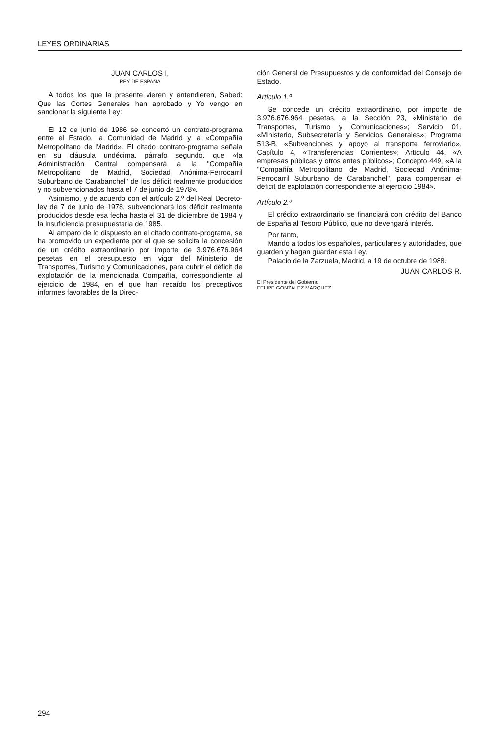LEYES ORDINARIAS
JUAN CARLOS I,
REY DE ESPAÑA
A todos los que la presente vieren y entendieren, Sabed: Que las Cortes Generales han aprobado y Yo vengo en sancionar la siguiente Ley:
El 12 de junio de 1986 se concertó un contrato-programa entre el Estado, la Comunidad de Madrid y la «Compañía Metropolitano de Madrid». El citado contrato-programa señala en su cláusula undécima, párrafo segundo, que «la Administración Central compensará a la "Compañía Metropolitano de Madrid, Sociedad Anónima-Ferrocarril Suburbano de Carabanchel" de los déficit realmente producidos y no subvencionados hasta el 7 de junio de 1978».
Asimismo, y de acuerdo con el artículo 2.º del Real Decreto-ley de 7 de junio de 1978, subvencionará los déficit realmente producidos desde esa fecha hasta el 31 de diciembre de 1984 y la insuficiencia presupuestaria de 1985.
Al amparo de lo dispuesto en el citado contrato-programa, se ha promovido un expediente por el que se solicita la concesión de un crédito extraordinario por importe de 3.976.676.964 pesetas en el presupuesto en vigor del Ministerio de Transportes, Turismo y Comunicaciones, para cubrir el déficit de explotación de la mencionada Compañía, correspondiente al ejercicio de 1984, en el que han recaído los preceptivos informes favorables de la Direc-
ción General de Presupuestos y de conformidad del Consejo de Estado.
Artículo 1.º
Se concede un crédito extraordinario, por importe de 3.976.676.964 pesetas, a la Sección 23, «Ministerio de Transportes, Turismo y Comunicaciones»; Servicio 01, «Ministerio, Subsecretaría y Servicios Generales»; Programa 513-B, «Subvenciones y apoyo al transporte ferroviario», Capítulo 4, «Transferencias Corrientes»; Artículo 44, «A empresas públicas y otros entes públicos»; Concepto 449, «A la "Compañía Metropolitano de Madrid, Sociedad Anónima-Ferrocarril Suburbano de Carabanchel", para compensar el déficit de explotación correspondiente al ejercicio 1984».
Artículo 2.º
El crédito extraordinario se financiará con crédito del Banco de España al Tesoro Público, que no devengará interés.
Por tanto,
Mando a todos los españoles, particulares y autoridades, que guarden y hagan guardar esta Ley.
Palacio de la Zarzuela, Madrid, a 19 de octubre de 1988.
JUAN CARLOS R.
El Presidente del Gobierno,
FELIPE GONZALEZ MARQUEZ
294